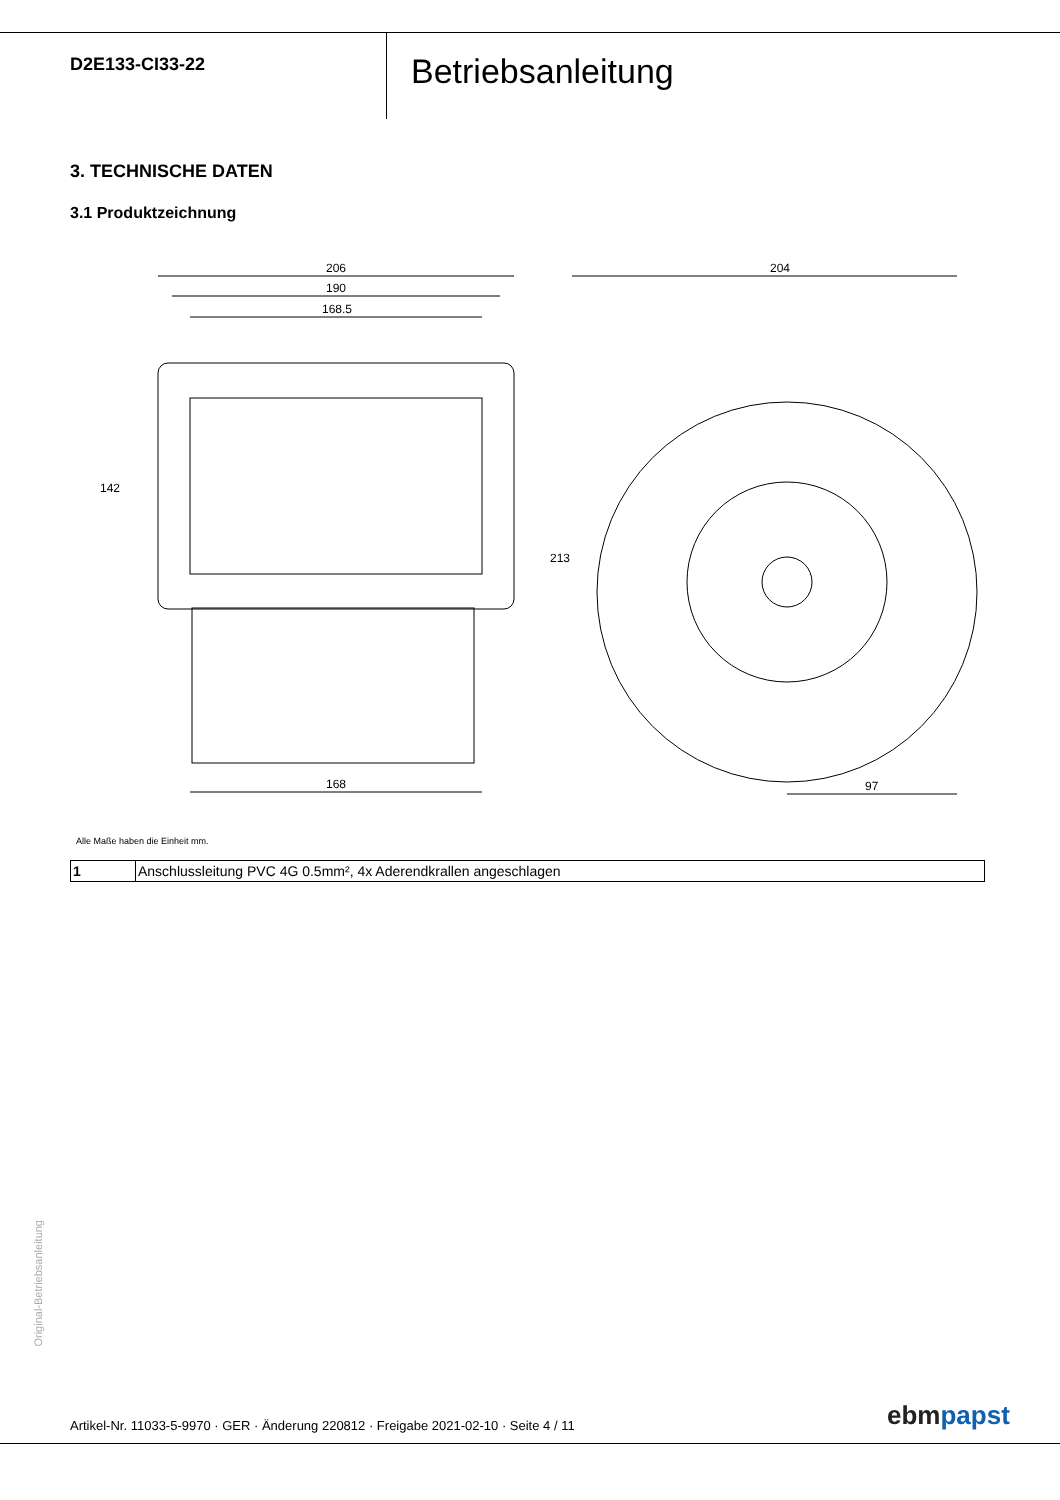D2E133-CI33-22
Betriebsanleitung
3. TECHNISCHE DATEN
3.1 Produktzeichnung
206
190
168.5
168
204
97
142
213
Alle Maße haben die Einheit mm.
| 1 | Anschlussleitung PVC 4G 0.5mm², 4x Aderendkrallen angeschlagen |
Original-Betriebsanleitung
Artikel-Nr. 11033-5-9970 · GER · Änderung 220812 · Freigabe 2021-02-10 · Seite 4 / 11
ebmpapst